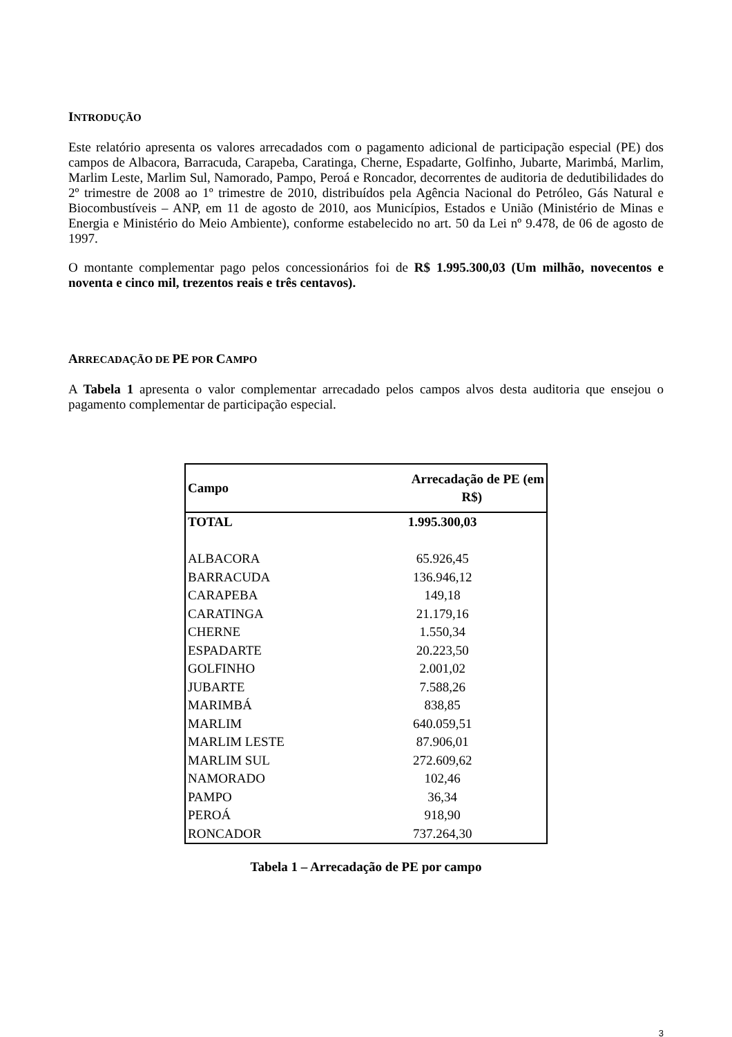INTRODUÇÃO
Este relatório apresenta os valores arrecadados com o pagamento adicional de participação especial (PE) dos campos de Albacora, Barracuda, Carapeba, Caratinga, Cherne, Espadarte, Golfinho, Jubarte, Marimbá, Marlim, Marlim Leste, Marlim Sul, Namorado, Pampo, Peroá e Roncador, decorrentes de auditoria de dedutibilidades do 2º trimestre de 2008 ao 1º trimestre de 2010, distribuídos pela Agência Nacional do Petróleo, Gás Natural e Biocombustíveis – ANP, em 11 de agosto de 2010, aos Municípios, Estados e União (Ministério de Minas e Energia e Ministério do Meio Ambiente), conforme estabelecido no art. 50 da Lei nº 9.478, de 06 de agosto de 1997.
O montante complementar pago pelos concessionários foi de R$ 1.995.300,03 (Um milhão, novecentos e noventa e cinco mil, trezentos reais e três centavos).
ARRECADAÇÃO DE PE POR CAMPO
A Tabela 1 apresenta o valor complementar arrecadado pelos campos alvos desta auditoria que ensejou o pagamento complementar de participação especial.
| Campo | Arrecadação de PE (em R$) |
| --- | --- |
| TOTAL | 1.995.300,03 |
| ALBACORA | 65.926,45 |
| BARRACUDA | 136.946,12 |
| CARAPEBA | 149,18 |
| CARATINGA | 21.179,16 |
| CHERNE | 1.550,34 |
| ESPADARTE | 20.223,50 |
| GOLFINHO | 2.001,02 |
| JUBARTE | 7.588,26 |
| MARIMBÁ | 838,85 |
| MARLIM | 640.059,51 |
| MARLIM LESTE | 87.906,01 |
| MARLIM SUL | 272.609,62 |
| NAMORADO | 102,46 |
| PAMPO | 36,34 |
| PEROÁ | 918,90 |
| RONCADOR | 737.264,30 |
Tabela 1 – Arrecadação de PE por campo
3